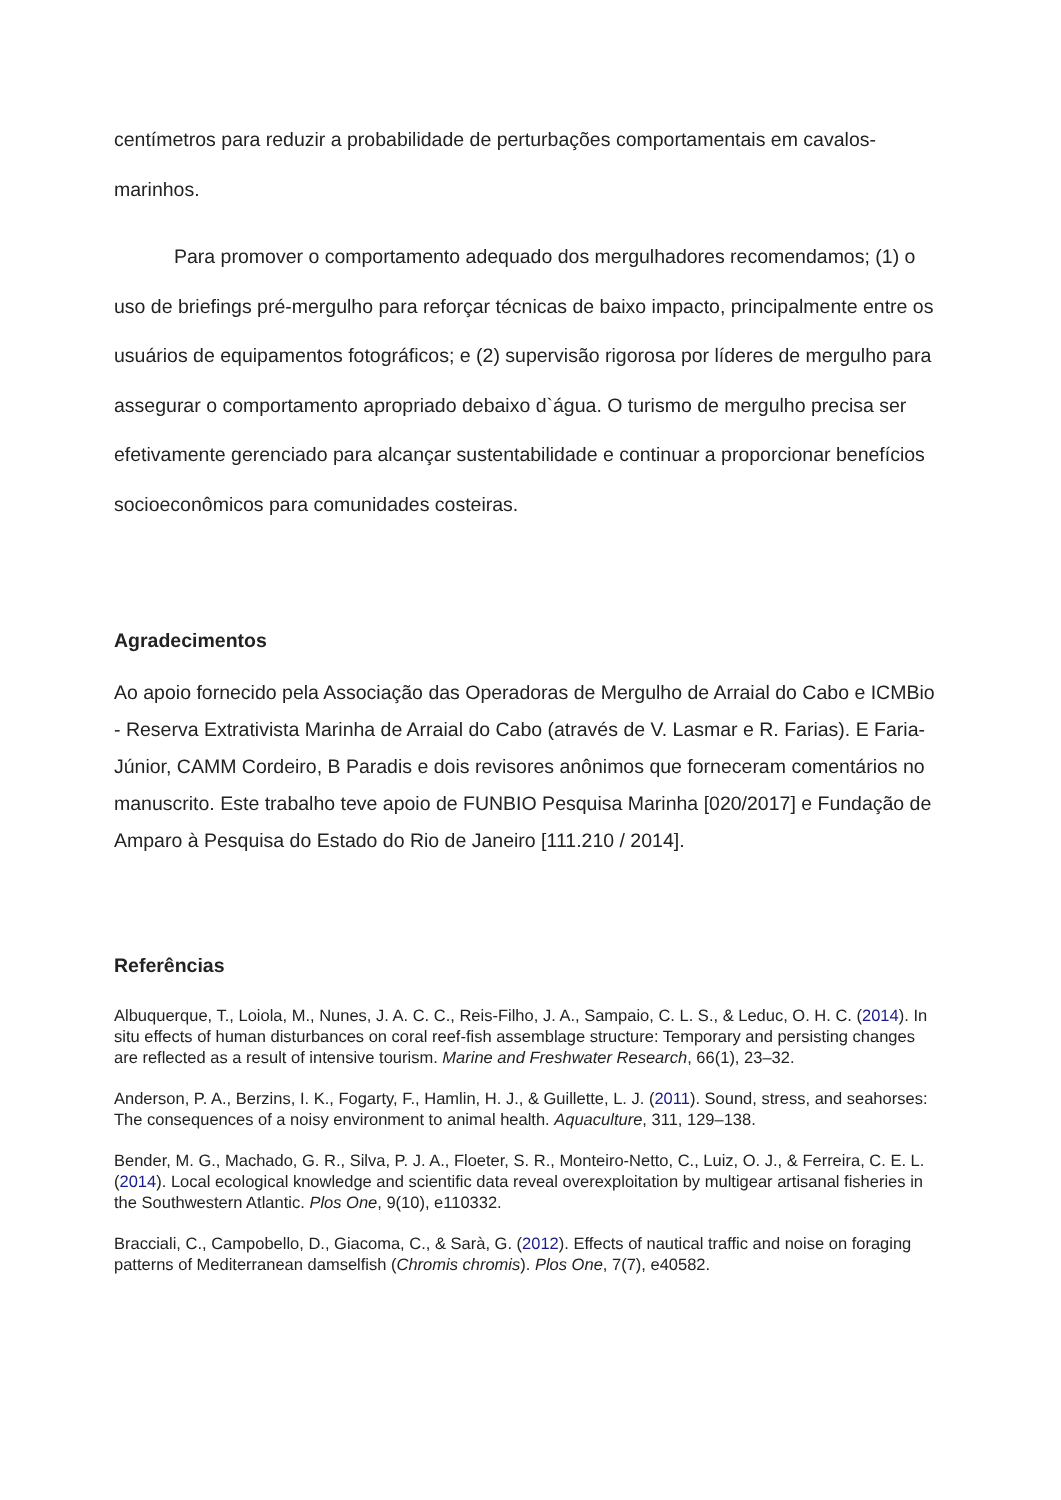centímetros para reduzir a probabilidade de perturbações comportamentais em cavalos-marinhos.
Para promover o comportamento adequado dos mergulhadores recomendamos; (1) o uso de briefings pré-mergulho para reforçar técnicas de baixo impacto, principalmente entre os usuários de equipamentos fotográficos; e (2) supervisão rigorosa por líderes de mergulho para assegurar o comportamento apropriado debaixo d`água. O turismo de mergulho precisa ser efetivamente gerenciado para alcançar sustentabilidade e continuar a proporcionar benefícios socioeconômicos para comunidades costeiras.
Agradecimentos
Ao apoio fornecido pela Associação das Operadoras de Mergulho de Arraial do Cabo e ICMBio - Reserva Extrativista Marinha de Arraial do Cabo (através de V. Lasmar e R. Farias). E Faria- Júnior, CAMM Cordeiro, B Paradis e dois revisores anônimos que forneceram comentários no manuscrito. Este trabalho teve apoio de FUNBIO Pesquisa Marinha [020/2017] e Fundação de Amparo à Pesquisa do Estado do Rio de Janeiro [111.210 / 2014].
Referências
Albuquerque, T., Loiola, M., Nunes, J. A. C. C., Reis-Filho, J. A., Sampaio, C. L. S., & Leduc, O. H. C. (2014). In situ effects of human disturbances on coral reef-fish assemblage structure: Temporary and persisting changes are reflected as a result of intensive tourism. Marine and Freshwater Research, 66(1), 23–32.
Anderson, P. A., Berzins, I. K., Fogarty, F., Hamlin, H. J., & Guillette, L. J. (2011). Sound, stress, and seahorses: The consequences of a noisy environment to animal health. Aquaculture, 311, 129–138.
Bender, M. G., Machado, G. R., Silva, P. J. A., Floeter, S. R., Monteiro-Netto, C., Luiz, O. J., & Ferreira, C. E. L. (2014). Local ecological knowledge and scientific data reveal overexploitation by multigear artisanal fisheries in the Southwestern Atlantic. Plos One, 9(10), e110332.
Bracciali, C., Campobello, D., Giacoma, C., & Sarà, G. (2012). Effects of nautical traffic and noise on foraging patterns of Mediterranean damselfish (Chromis chromis). Plos One, 7(7), e40582.